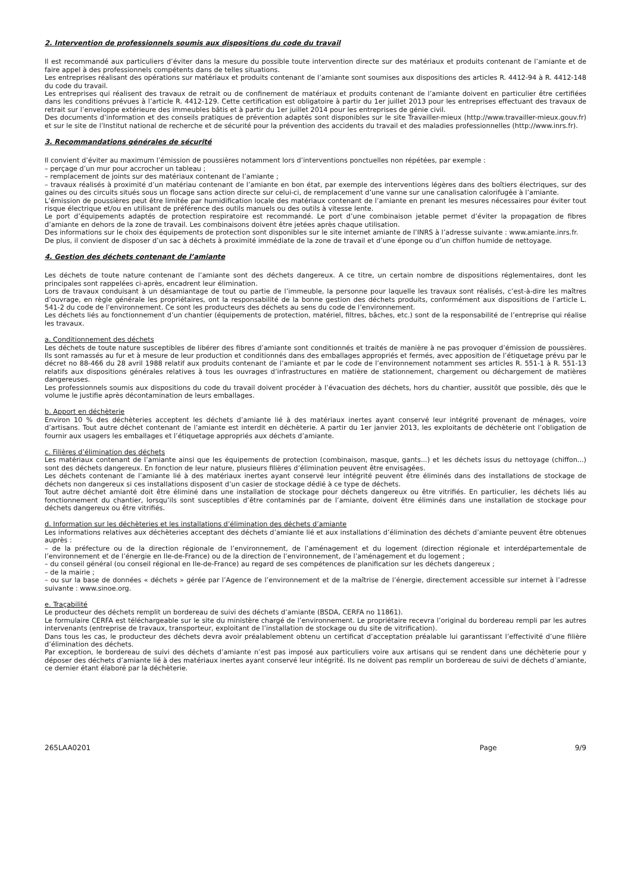2. Intervention de professionnels soumis aux dispositions du code du travail
Il est recommandé aux particuliers d’éviter dans la mesure du possible toute intervention directe sur des matériaux et produits contenant de l’amiante et de faire appel à des professionnels compétents dans de telles situations.
Les entreprises réalisant des opérations sur matériaux et produits contenant de l’amiante sont soumises aux dispositions des articles R. 4412-94 à R. 4412-148 du code du travail.
Les entreprises qui réalisent des travaux de retrait ou de confinement de matériaux et produits contenant de l’amiante doivent en particulier être certifiées dans les conditions prévues à l’article R. 4412-129. Cette certification est obligatoire à partir du 1er juillet 2013 pour les entreprises effectuant des travaux de retrait sur l’enveloppe extérieure des immeubles bâtis et à partir du 1er juillet 2014 pour les entreprises de génie civil.
Des documents d’information et des conseils pratiques de prévention adaptés sont disponibles sur le site Travailler-mieux (http://www.travailler-mieux.gouv.fr) et sur le site de l’Institut national de recherche et de sécurité pour la prévention des accidents du travail et des maladies professionnelles (http://www.inrs.fr).
3. Recommandations générales de sécurité
Il convient d’éviter au maximum l’émission de poussières notamment lors d’interventions ponctuelles non répétées, par exemple :
– perçage d’un mur pour accrocher un tableau ;
– remplacement de joints sur des matériaux contenant de l’amiante ;
– travaux réalisés à proximité d’un matériau contenant de l’amiante en bon état, par exemple des interventions légères dans des boîtiers électriques, sur des gaines ou des circuits situés sous un flocage sans action directe sur celui-ci, de remplacement d’une vanne sur une canalisation calorifugée à l’amiante.
L’émission de poussières peut être limitée par humidification locale des matériaux contenant de l’amiante en prenant les mesures nécessaires pour éviter tout risque électrique et/ou en utilisant de préférence des outils manuels ou des outils à vitesse lente.
Le port d’équipements adaptés de protection respiratoire est recommandé. Le port d’une combinaison jetable permet d’éviter la propagation de fibres d’amiante en dehors de la zone de travail. Les combinaisons doivent être jetées après chaque utilisation.
Des informations sur le choix des équipements de protection sont disponibles sur le site internet amiante de l’INRS à l’adresse suivante : www.amiante.inrs.fr.
De plus, il convient de disposer d’un sac à déchets à proximité immédiate de la zone de travail et d’une éponge ou d’un chiffon humide de nettoyage.
4. Gestion des déchets contenant de l’amiante
Les déchets de toute nature contenant de l’amiante sont des déchets dangereux. A ce titre, un certain nombre de dispositions réglementaires, dont les principales sont rappelées ci-après, encadrent leur élimination.
Lors de travaux conduisant à un désamiantage de tout ou partie de l’immeuble, la personne pour laquelle les travaux sont réalisés, c’est-à-dire les maîtres d’ouvrage, en règle générale les propriétaires, ont la responsabilité de la bonne gestion des déchets produits, conformément aux dispositions de l’article L. 541-2 du code de l’environnement. Ce sont les producteurs des déchets au sens du code de l’environnement.
Les déchets liés au fonctionnement d’un chantier (équipements de protection, matériel, filtres, bâches, etc.) sont de la responsabilité de l’entreprise qui réalise les travaux.
a. Conditionnement des déchets
Les déchets de toute nature susceptibles de libérer des fibres d’amiante sont conditionnés et traités de manière à ne pas provoquer d’émission de poussières. Ils sont ramassés au fur et à mesure de leur production et conditionnés dans des emballages appropriés et fermés, avec apposition de l’étiquetage prévu par le décret no 88-466 du 28 avril 1988 relatif aux produits contenant de l’amiante et par le code de l’environnement notamment ses articles R. 551-1 à R. 551-13 relatifs aux dispositions générales relatives à tous les ouvrages d’infrastructures en matière de stationnement, chargement ou déchargement de matières dangereuses.
Les professionnels soumis aux dispositions du code du travail doivent procéder à l’évacuation des déchets, hors du chantier, aussitôt que possible, dès que le volume le justifie après décontamination de leurs emballages.
b. Apport en déchèterie
Environ 10 % des déchèteries acceptent les déchets d’amiante lié à des matériaux inertes ayant conservé leur intégrité provenant de ménages, voire d’artisans. Tout autre déchet contenant de l’amiante est interdit en déchèterie. A partir du 1er janvier 2013, les exploitants de déchèterie ont l’obligation de fournir aux usagers les emballages et l’étiquetage appropriés aux déchets d’amiante.
c. Filières d’élimination des déchets
Les matériaux contenant de l’amiante ainsi que les équipements de protection (combinaison, masque, gants...) et les déchets issus du nettoyage (chiffon...) sont des déchets dangereux. En fonction de leur nature, plusieurs filières d’élimination peuvent être envisagées.
Les déchets contenant de l’amiante lié à des matériaux inertes ayant conservé leur intégrité peuvent être éliminés dans des installations de stockage de déchets non dangereux si ces installations disposent d’un casier de stockage dédié à ce type de déchets.
Tout autre déchet amianté doit être éliminé dans une installation de stockage pour déchets dangereux ou être vitrifiés. En particulier, les déchets liés au fonctionnement du chantier, lorsqu’ils sont susceptibles d’être contaminés par de l’amiante, doivent être éliminés dans une installation de stockage pour déchets dangereux ou être vitrifiés.
d. Information sur les déchèteries et les installations d’élimination des déchets d’amiante
Les informations relatives aux déchèteries acceptant des déchets d’amiante lié et aux installations d’élimination des déchets d’amiante peuvent être obtenues auprès :
– de la préfecture ou de la direction régionale de l’environnement, de l’aménagement et du logement (direction régionale et interdépartementale de l’environnement et de l’énergie en Ile-de-France) ou de la direction de l’environnement, de l’aménagement et du logement ;
– du conseil général (ou conseil régional en Ile-de-France) au regard de ses compétences de planification sur les déchets dangereux ;
– de la mairie ;
– ou sur la base de données « déchets » gérée par l’Agence de l’environnement et de la maîtrise de l’énergie, directement accessible sur internet à l’adresse suivante : www.sinoe.org.
e. Traçabilité
Le producteur des déchets remplit un bordereau de suivi des déchets d’amiante (BSDA, CERFA no 11861).
Le formulaire CERFA est téléchargeable sur le site du ministère chargé de l’environnement. Le propriétaire recevra l’original du bordereau rempli par les autres intervenants (entreprise de travaux, transporteur, exploitant de l’installation de stockage ou du site de vitrification).
Dans tous les cas, le producteur des déchets devra avoir préalablement obtenu un certificat d’acceptation préalable lui garantissant l’effectivité d’une filière d’élimination des déchets.
Par exception, le bordereau de suivi des déchets d’amiante n’est pas imposé aux particuliers voire aux artisans qui se rendent dans une déchèterie pour y déposer des déchets d’amiante lié à des matériaux inertes ayant conservé leur intégrité. Ils ne doivent pas remplir un bordereau de suivi de déchets d’amiante, ce dernier étant élaboré par la déchèterie.
265LAA0201 Page 9/9